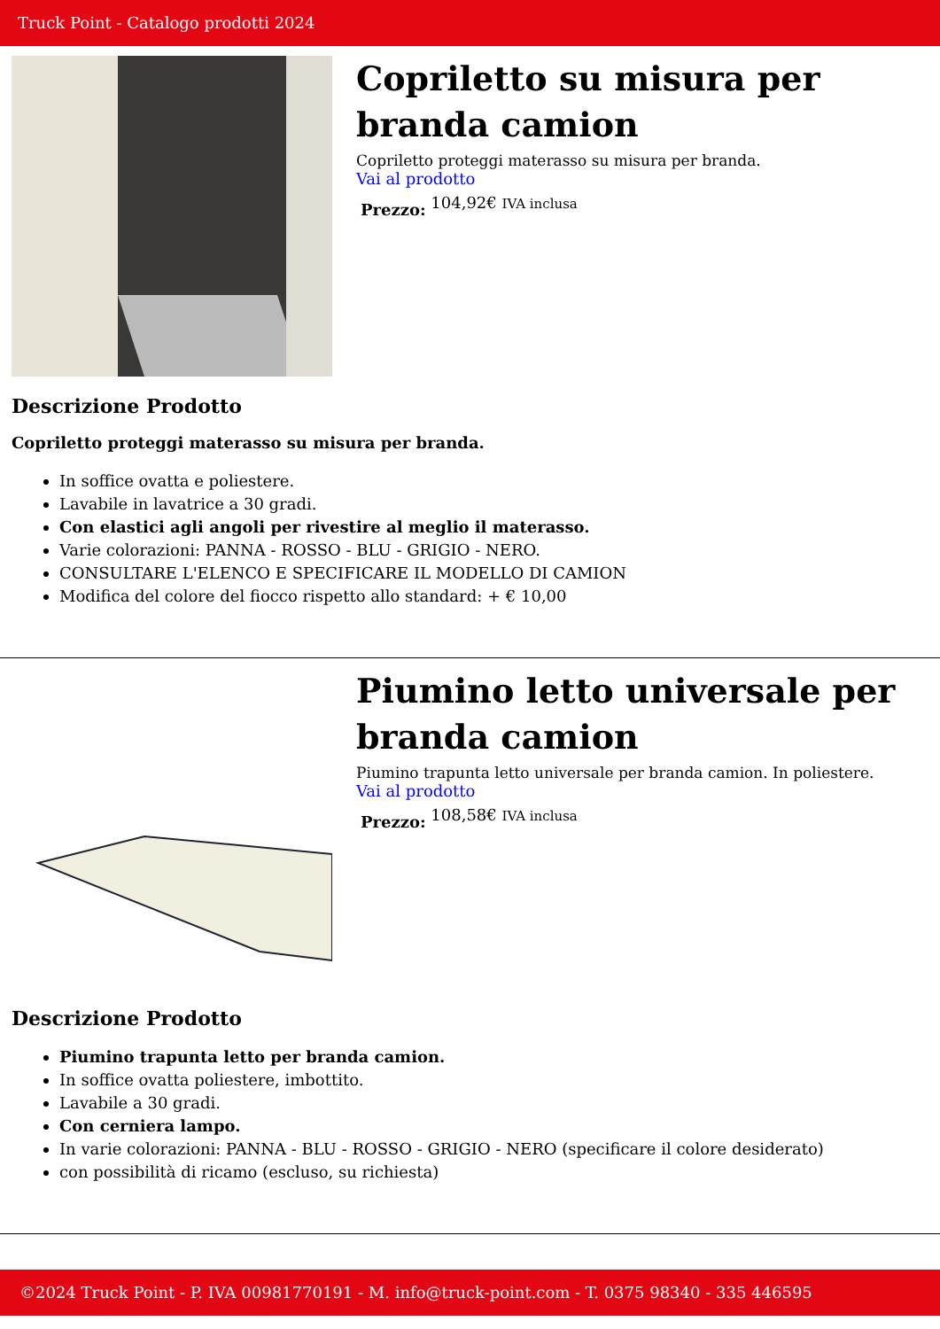Truck Point - Catalogo prodotti 2024
Copriletto su misura per branda camion
Copriletto proteggi materasso su misura per branda.
Vai al prodotto
Prezzo: 104,92€ IVA inclusa
Descrizione Prodotto
Copriletto proteggi materasso su misura per branda.
In soffice ovatta e poliestere.
Lavabile in lavatrice a 30 gradi.
Con elastici agli angoli per rivestire al meglio il materasso.
Varie colorazioni: PANNA - ROSSO - BLU - GRIGIO - NERO.
CONSULTARE L'ELENCO E SPECIFICARE IL MODELLO DI CAMION
Modifica del colore del fiocco rispetto allo standard: + € 10,00
Piumino letto universale per branda camion
Piumino trapunta letto universale per branda camion. In poliestere.
Vai al prodotto
Prezzo: 108,58€ IVA inclusa
Descrizione Prodotto
Piumino trapunta letto per branda camion.
In soffice ovatta poliestere, imbottito.
Lavabile a 30 gradi.
Con cerniera lampo.
In varie colorazioni: PANNA - BLU - ROSSO - GRIGIO - NERO (specificare il colore desiderato)
con possibilità di ricamo (escluso, su richiesta)
©2024 Truck Point - P. IVA 00981770191 - M. info@truck-point.com - T. 0375 98340 - 335 446595